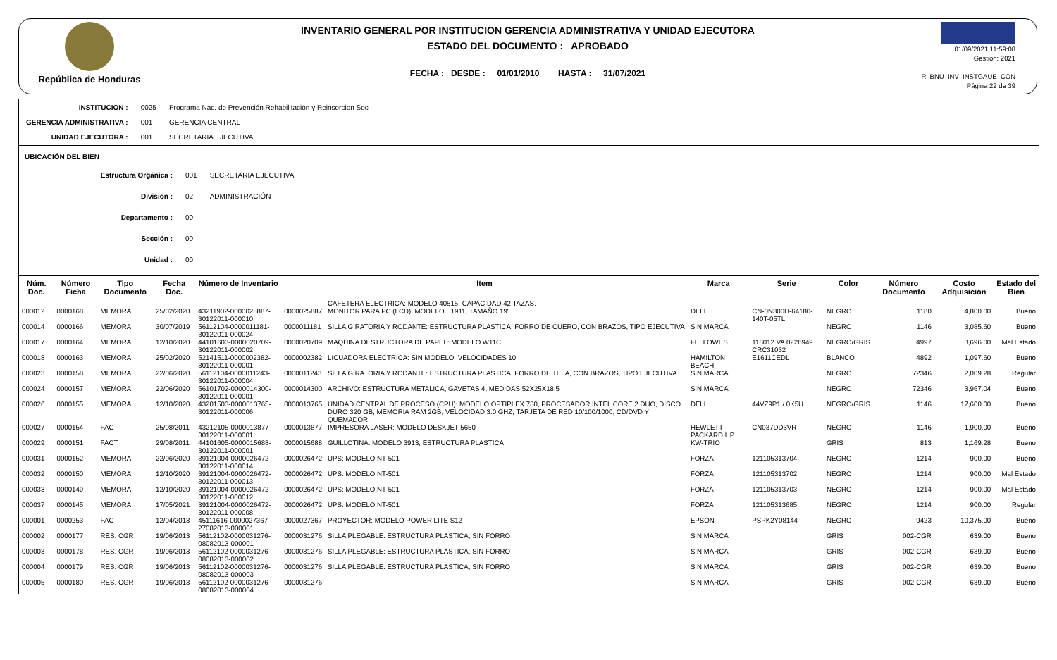República de Honduras INVENTARIO GENERAL POR INSTITUCION GERENCIA ADMINISTRATIVA Y UNIDAD EJECUTORA
ESTADO DEL DOCUMENTO : APROBADO
FECHA : DESDE : 01/01/2010 HASTA : 31/07/2021
01/09/2021 11:59:08
Gestión: 2021
R_BNU_INV_INSTGAUE_CON
Página 22 de 39
| INSTITUCION : | 0025 | Programa Nac. de Prevención Rehabilitación y Reinsercion Soc |
| GERENCIA ADMINISTRATIVA : | 001 | GERENCIA CENTRAL |
| UNIDAD EJECUTORA : | 001 | SECRETARIA EJECUTIVA |
UBICACIÓN DEL BIEN
| Estructura Orgánica : | 001 | SECRETARIA EJECUTIVA |
| División : | 02 | ADMINISTRACIÓN |
| Departamento : | 00 | |
| Sección : | 00 | |
| Unidad : | 00 | |
| Núm. Doc. | Número Ficha | Tipo Documento | Fecha Doc. | Número de Inventario | Item | | Marca | Serie | Color | Número Documento | Costo Adquisición | Estado del Bien |
| --- | --- | --- | --- | --- | --- | --- | --- | --- | --- | --- | --- | --- |
| | | | | | | CAFETERA ELECTRICA: MODELO 40515, CAPACIDAD 42 TAZAS. | | | | | | |
| 000012 | 0000168 | MEMORA | 25/02/2020 | 43211902-0000025887-30122011-000010 | 0000025887 | MONITOR PARA PC (LCD): MODELO E1911, TAMAÑO 19" | DELL | CN-0N300H-64180-140T-05TL | NEGRO | 1180 | 4,800.00 | Bueno |
| 000014 | 0000166 | MEMORA | 30/07/2019 | 56112104-0000011181-30122011-000024 | 0000011181 | SILLA GIRATORIA Y RODANTE: ESTRUCTURA PLASTICA, FORRO DE CUERO, CON BRAZOS, TIPO EJECUTIVA | SIN MARCA | | NEGRO | 1146 | 3,085.60 | Bueno |
| 000017 | 0000164 | MEMORA | 12/10/2020 | 44101603-0000020709-30122011-000002 | 0000020709 | MAQUINA DESTRUCTORA DE PAPEL: MODELO W11C | FELLOWES | 118012 VA 0226949 CRC31032 | NEGRO/GRIS | 4997 | 3,696.00 | Mal Estado |
| 000018 | 0000163 | MEMORA | 25/02/2020 | 52141511-0000002382-30122011-000001 | 0000002382 | LICUADORA ELECTRICA: SIN MODELO, VELOCIDADES 10 | HAMILTON BEACH | E1611CEDL | BLANCO | 4892 | 1,097.60 | Bueno |
| 000023 | 0000158 | MEMORA | 22/06/2020 | 56112104-0000011243-30122011-000004 | 0000011243 | SILLA GIRATORIA Y RODANTE: ESTRUCTURA PLASTICA, FORRO DE TELA, CON BRAZOS, TIPO EJECUTIVA | SIN MARCA | | NEGRO | 72346 | 2,009.28 | Regular |
| 000024 | 0000157 | MEMORA | 22/06/2020 | 56101702-0000014300-30122011-000001 | 0000014300 | ARCHIVO: ESTRUCTURA METALICA, GAVETAS 4, MEDIDAS 52X25X18.5 | SIN MARCA | | NEGRO | 72346 | 3,967.04 | Bueno |
| 000026 | 0000155 | MEMORA | 12/10/2020 | 43201503-0000013765-30122011-000006 | 0000013765 | UNIDAD CENTRAL DE PROCESO (CPU): MODELO OPTIPLEX 780, PROCESADOR INTEL CORE 2 DUO, DISCO DURO 320 GB, MEMORIA RAM 2GB, VELOCIDAD 3.0 GHZ, TARJETA DE RED 10/100/1000, CD/DVD Y QUEMADOR. | DELL | 44VZ9P1 / 0K5U | NEGRO/GRIS | 1146 | 17,600.00 | Bueno |
| 000027 | 0000154 | FACT | 25/08/2011 | 43212105-0000013877-30122011-000001 | 0000013877 | IMPRESORA LASER: MODELO DESKJET 5650 | HEWLETT PACKARD HP | CN037DD3VR | NEGRO | 1146 | 1,900.00 | Bueno |
| 000029 | 0000151 | FACT | 29/08/2011 | 44101605-0000015688-30122011-000001 | 0000015688 | GUILLOTINA: MODELO 3913, ESTRUCTURA PLASTICA | KW-TRIO | | GRIS | 813 | 1,169.28 | Bueno |
| 000031 | 0000152 | MEMORA | 22/06/2020 | 39121004-0000026472-30122011-000014 | 0000026472 | UPS: MODELO NT-501 | FORZA | 121105313704 | NEGRO | 1214 | 900.00 | Bueno |
| 000032 | 0000150 | MEMORA | 12/10/2020 | 39121004-0000026472-30122011-000013 | 0000026472 | UPS: MODELO NT-501 | FORZA | 121105313702 | NEGRO | 1214 | 900.00 | Mal Estado |
| 000033 | 0000149 | MEMORA | 12/10/2020 | 39121004-0000026472-30122011-000012 | 0000026472 | UPS: MODELO NT-501 | FORZA | 121105313703 | NEGRO | 1214 | 900.00 | Mal Estado |
| 000037 | 0000145 | MEMORA | 17/05/2021 | 39121004-0000026472-30122011-000008 | 0000026472 | UPS: MODELO NT-501 | FORZA | 121105313685 | NEGRO | 1214 | 900.00 | Regular |
| 000001 | 0000253 | FACT | 12/04/2013 | 45111616-0000027367-27082013-000001 | 0000027367 | PROYECTOR: MODELO POWER LITE S12 | EPSON | PSPK2Y08144 | NEGRO | 9423 | 10,375.00 | Bueno |
| 000002 | 0000177 | RES. CGR | 19/06/2013 | 56112102-0000031276-08082013-000001 | 0000031276 | SILLA PLEGABLE: ESTRUCTURA PLASTICA, SIN FORRO | SIN MARCA | | GRIS | 002-CGR | 639.00 | Bueno |
| 000003 | 0000178 | RES. CGR | 19/06/2013 | 56112102-0000031276-08082013-000002 | 0000031276 | SILLA PLEGABLE: ESTRUCTURA PLASTICA, SIN FORRO | SIN MARCA | | GRIS | 002-CGR | 639.00 | Bueno |
| 000004 | 0000179 | RES. CGR | 19/06/2013 | 56112102-0000031276-08082013-000003 | 0000031276 | SILLA PLEGABLE: ESTRUCTURA PLASTICA, SIN FORRO | SIN MARCA | | GRIS | 002-CGR | 639.00 | Bueno |
| 000005 | 0000180 | RES. CGR | 19/06/2013 | 56112102-0000031276-08082013-000004 | 0000031276 | | SIN MARCA | | GRIS | 002-CGR | 639.00 | Bueno |